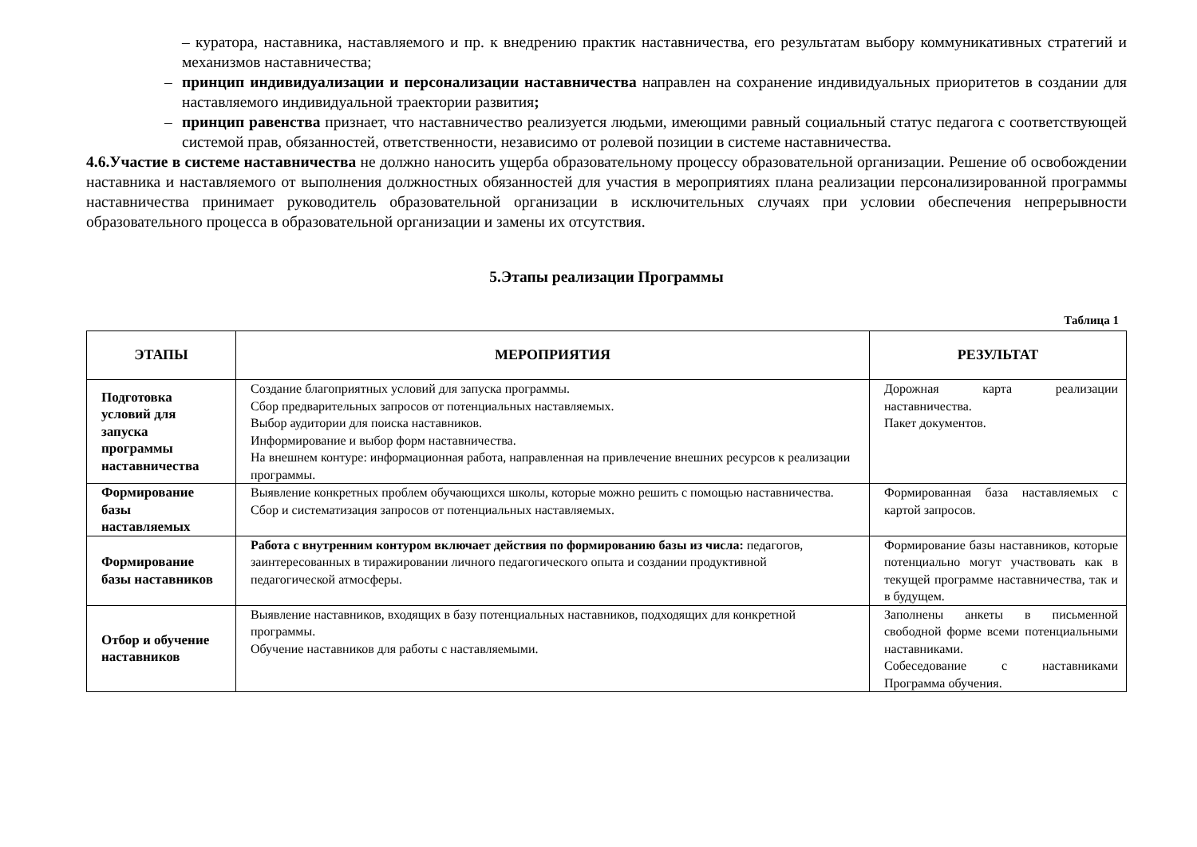– куратора, наставника, наставляемого и пр. к внедрению практик наставничества, его результатам выбору коммуникативных стратегий и механизмов наставничества;
– принцип индивидуализации и персонализации наставничества направлен на сохранение индивидуальных приоритетов в создании для наставляемого индивидуальной траектории развития;
– принцип равенства признает, что наставничество реализуется людьми, имеющими равный социальный статус педагога с соответствующей системой прав, обязанностей, ответственности, независимо от ролевой позиции в системе наставничества.
4.6.Участие в системе наставничества не должно наносить ущерба образовательному процессу образовательной организации. Решение об освобождении наставника и наставляемого от выполнения должностных обязанностей для участия в мероприятиях плана реализации персонализированной программы наставничества принимает руководитель образовательной организации в исключительных случаях при условии обеспечения непрерывности образовательного процесса в образовательной организации и замены их отсутствия.
5.Этапы реализации Программы
Таблица 1
| ЭТАПЫ | МЕРОПРИЯТИЯ | РЕЗУЛЬТАТ |
| --- | --- | --- |
| Подготовка условий для запуска программы наставничества | Создание благоприятных условий для запуска программы. Сбор предварительных запросов от потенциальных наставляемых. Выбор аудитории для поиска наставников. Информирование и выбор форм наставничества. На внешнем контуре: информационная работа, направленная на привлечение внешних ресурсов к реализации программы. | Дорожная карта реализации наставничества. Пакет документов. |
| Формирование базы наставляемых | Выявление конкретных проблем обучающихся школы, которые можно решить с помощью наставничества. Сбор и систематизация запросов от потенциальных наставляемых. | Формированная база наставляемых с картой запросов. |
| Формирование базы наставников | Работа с внутренним контуром включает действия по формированию базы из числа: педагогов, заинтересованных в тиражировании личного педагогического опыта и создании продуктивной педагогической атмосферы. | Формирование базы наставников, которые потенциально могут участвовать как в текущей программе наставничества, так и в будущем. |
| Отбор и обучение наставников | Выявление наставников, входящих в базу потенциальных наставников, подходящих для конкретной программы. Обучение наставников для работы с наставляемыми. | Заполнены анкеты в письменной свободной форме всеми потенциальными наставниками. Собеседование с наставниками Программа обучения. |